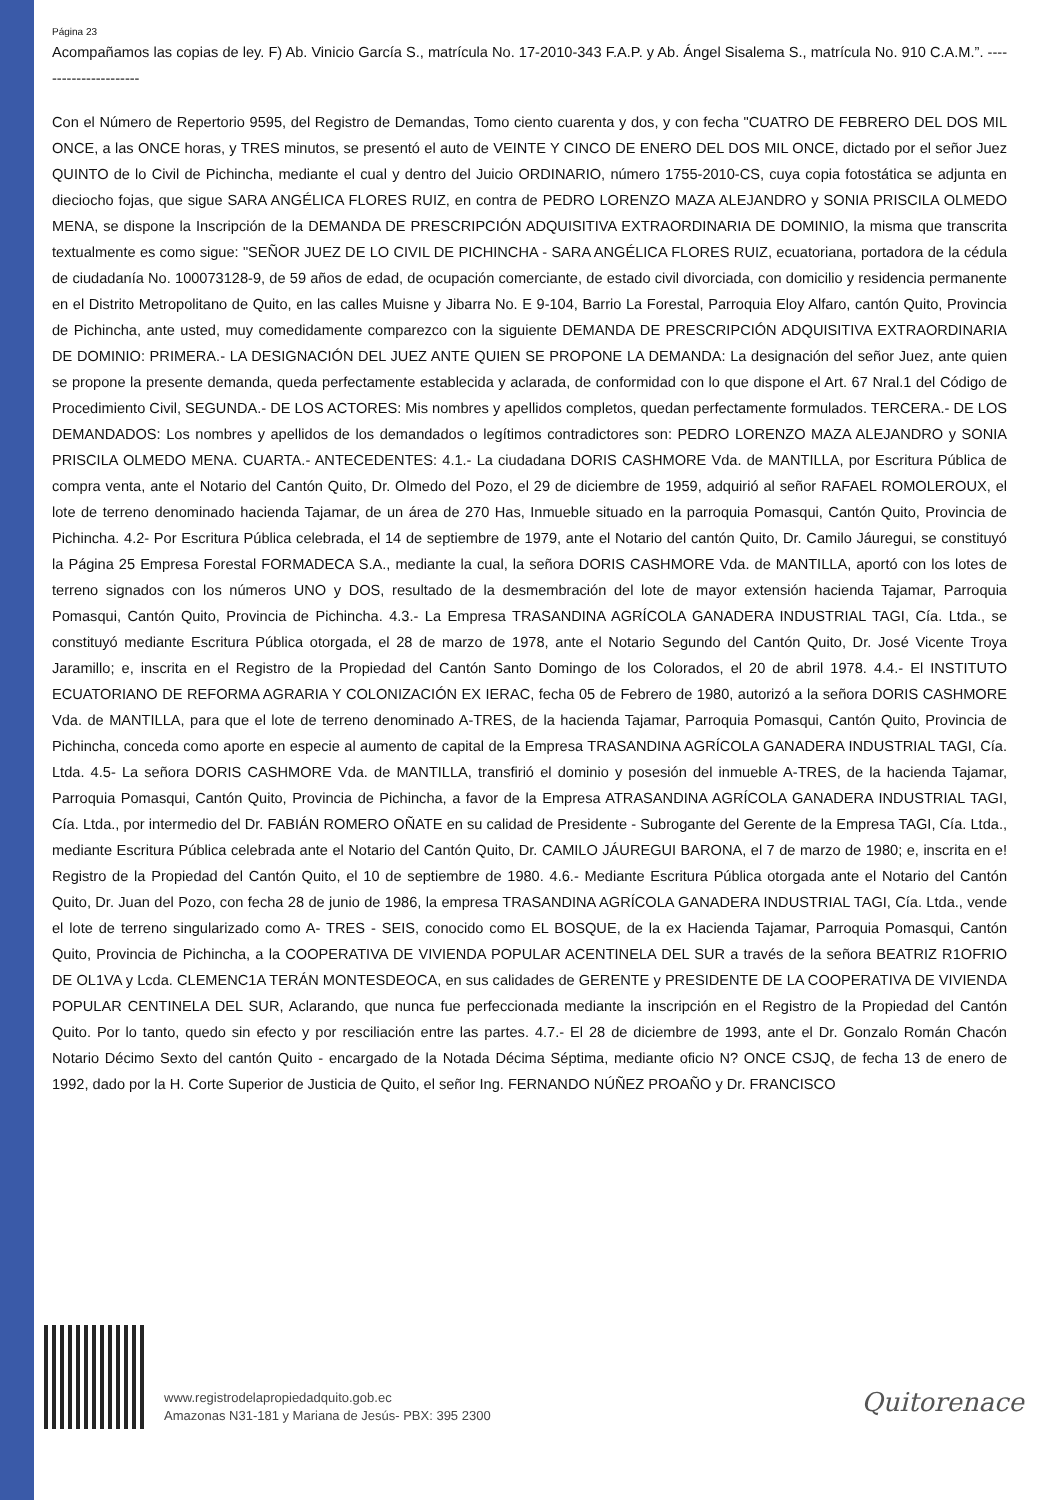Página 23
Acompañamos las copias de ley. F) Ab. Vinicio García S., matrícula No. 17-2010-343 F.A.P. y Ab. Ángel Sisalema S., matrícula No. 910 C.A.M.”. ----------------------
Con el Número de Repertorio 9595, del Registro de Demandas, Tomo ciento cuarenta y dos, y con fecha "CUATRO DE FEBRERO DEL DOS MIL ONCE, a las ONCE horas, y TRES minutos, se presentó el auto de VEINTE Y CINCO DE ENERO DEL DOS MIL ONCE, dictado por el señor Juez QUINTO de lo Civil de Pichincha, mediante el cual y dentro del Juicio ORDINARIO, número 1755-2010-CS, cuya copia fotostática se adjunta en dieciocho fojas, que sigue SARA ANGÉLICA FLORES RUIZ, en contra de PEDRO LORENZO MAZA ALEJANDRO y SONIA PRISCILA OLMEDO MENA, se dispone la Inscripción de la DEMANDA DE PRESCRIPCIÓN ADQUISITIVA EXTRAORDINARIA DE DOMINIO, la misma que transcrita textualmente es como sigue: "SEÑOR JUEZ DE LO CIVIL DE PICHINCHA - SARA ANGÉLICA FLORES RUIZ, ecuatoriana, portadora de la cédula de ciudadanía No. 100073128-9, de 59 años de edad, de ocupación comerciante, de estado civil divorciada, con domicilio y residencia permanente en el Distrito Metropolitano de Quito, en las calles Muisne y Jibarra No. E 9-104, Barrio La Forestal, Parroquia Eloy Alfaro, cantón Quito, Provincia de Pichincha, ante usted, muy comedidamente comparezco con la siguiente DEMANDA DE PRESCRIPCIÓN ADQUISITIVA EXTRAORDINARIA DE DOMINIO: PRIMERA.- LA DESIGNACIÓN DEL JUEZ ANTE QUIEN SE PROPONE LA DEMANDA: La designación del señor Juez, ante quien se propone la presente demanda, queda perfectamente establecida y aclarada, de conformidad con lo que dispone el Art. 67 Nral.1 del Código de Procedimiento Civil, SEGUNDA.- DE LOS ACTORES: Mis nombres y apellidos completos, quedan perfectamente formulados. TERCERA.- DE LOS DEMANDADOS: Los nombres y apellidos de los demandados o legítimos contradictores son: PEDRO LORENZO MAZA ALEJANDRO y SONIA PRISCILA OLMEDO MENA. CUARTA.- ANTECEDENTES: 4.1.- La ciudadana DORIS CASHMORE Vda. de MANTILLA, por Escritura Pública de compra venta, ante el Notario del Cantón Quito, Dr. Olmedo del Pozo, el 29 de diciembre de 1959, adquirió al señor RAFAEL ROMOLEROUX, el lote de terreno denominado hacienda Tajamar, de un área de 270 Has, Inmueble situado en la parroquia Pomasqui, Cantón Quito, Provincia de Pichincha. 4.2- Por Escritura Pública celebrada, el 14 de septiembre de 1979, ante el Notario del cantón Quito, Dr. Camilo Jáuregui, se constituyó la Página 25 Empresa Forestal FORMADECA S.A., mediante la cual, la señora DORIS CASHMORE Vda. de MANTILLA, aportó con los lotes de terreno signados con los números UNO y DOS, resultado de la desmembración del lote de mayor extensión hacienda Tajamar, Parroquia Pomasqui, Cantón Quito, Provincia de Pichincha. 4.3.- La Empresa TRASANDINA AGRÍCOLA GANADERA INDUSTRIAL TAGI, Cía. Ltda., se constituyó mediante Escritura Pública otorgada, el 28 de marzo de 1978, ante el Notario Segundo del Cantón Quito, Dr. José Vicente Troya Jaramillo; e, inscrita en el Registro de la Propiedad del Cantón Santo Domingo de los Colorados, el 20 de abril 1978. 4.4.- El INSTITUTO ECUATORIANO DE REFORMA AGRARIA Y COLONIZACIÓN EX IERAC, fecha 05 de Febrero de 1980, autorizó a la señora DORIS CASHMORE Vda. de MANTILLA, para que el lote de terreno denominado A-TRES, de la hacienda Tajamar, Parroquia Pomasqui, Cantón Quito, Provincia de Pichincha, conceda como aporte en especie al aumento de capital de la Empresa TRASANDINA AGRÍCOLA GANADERA INDUSTRIAL TAGI, Cía. Ltda. 4.5- La señora DORIS CASHMORE Vda. de MANTILLA, transfirió el dominio y posesión del inmueble A-TRES, de la hacienda Tajamar, Parroquia Pomasqui, Cantón Quito, Provincia de Pichincha, a favor de la Empresa ATRASANDINA AGRÍCOLA GANADERA INDUSTRIAL TAGI, Cía. Ltda., por intermedio del Dr. FABIÁN ROMERO OÑATE en su calidad de Presidente - Subrogante del Gerente de la Empresa TAGI, Cía. Ltda., mediante Escritura Pública celebrada ante el Notario del Cantón Quito, Dr. CAMILO JÁUREGUI BARONA, el 7 de marzo de 1980; e, inscrita en e! Registro de la Propiedad del Cantón Quito, el 10 de septiembre de 1980. 4.6.- Mediante Escritura Pública otorgada ante el Notario del Cantón Quito, Dr. Juan del Pozo, con fecha 28 de junio de 1986, la empresa TRASANDINA AGRÍCOLA GANADERA INDUSTRIAL TAGI, Cía. Ltda., vende el lote de terreno singularizado como A- TRES - SEIS, conocido como EL BOSQUE, de la ex Hacienda Tajamar, Parroquia Pomasqui, Cantón Quito, Provincia de Pichincha, a la COOPERATIVA DE VIVIENDA POPULAR ACENTINELA DEL SUR a través de la señora BEATRIZ R1OFRIO DE OL1VA y Lcda. CLEMENC1A TERÁN MONTESDEOCA, en sus calidades de GERENTE y PRESIDENTE DE LA COOPERATIVA DE VIVIENDA POPULAR CENTINELA DEL SUR, Aclarando, que nunca fue perfeccionada mediante la inscripción en el Registro de la Propiedad del Cantón Quito. Por lo tanto, quedo sin efecto y por resciliación entre las partes. 4.7.- El 28 de diciembre de 1993, ante el Dr. Gonzalo Román Chacón Notario Décimo Sexto del cantón Quito - encargado de la Notada Décima Séptima, mediante oficio N? ONCE CSJQ, de fecha 13 de enero de 1992, dado por la H. Corte Superior de Justicia de Quito, el señor Ing. FERNANDO NÚÑEZ PROAÑO y Dr. FRANCISCO
www.registrodelapropiedadquito.gob.ec
Amazonas N31-181 y Mariana de Jesús- PBX: 395 2300
Quitorenace